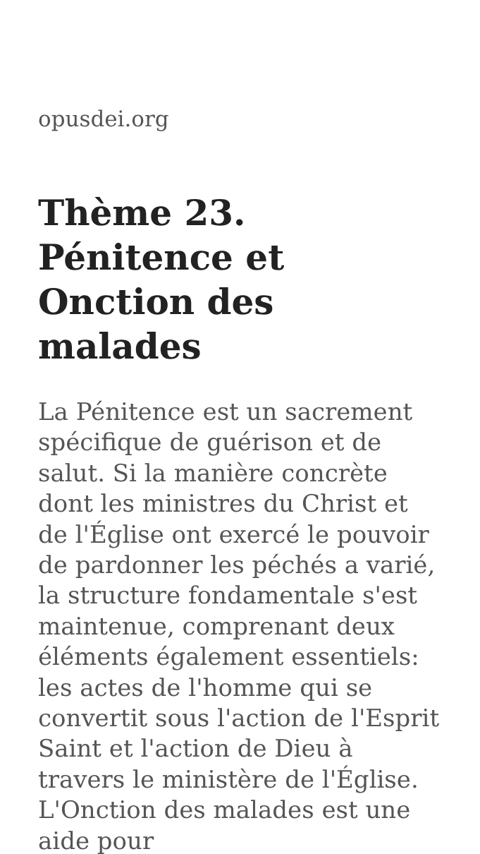opusdei.org
Thème 23. Pénitence et Onction des malades
La Pénitence est un sacrement spécifique de guérison et de salut. Si la manière concrète dont les ministres du Christ et de l'Église ont exercé le pouvoir de pardonner les péchés a varié, la structure fondamentale s'est maintenue, comprenant deux éléments également essentiels: les actes de l'homme qui se convertit sous l'action de l'Esprit Saint et l'action de Dieu à travers le ministère de l'Église. L'Onction des malades est une aide pour